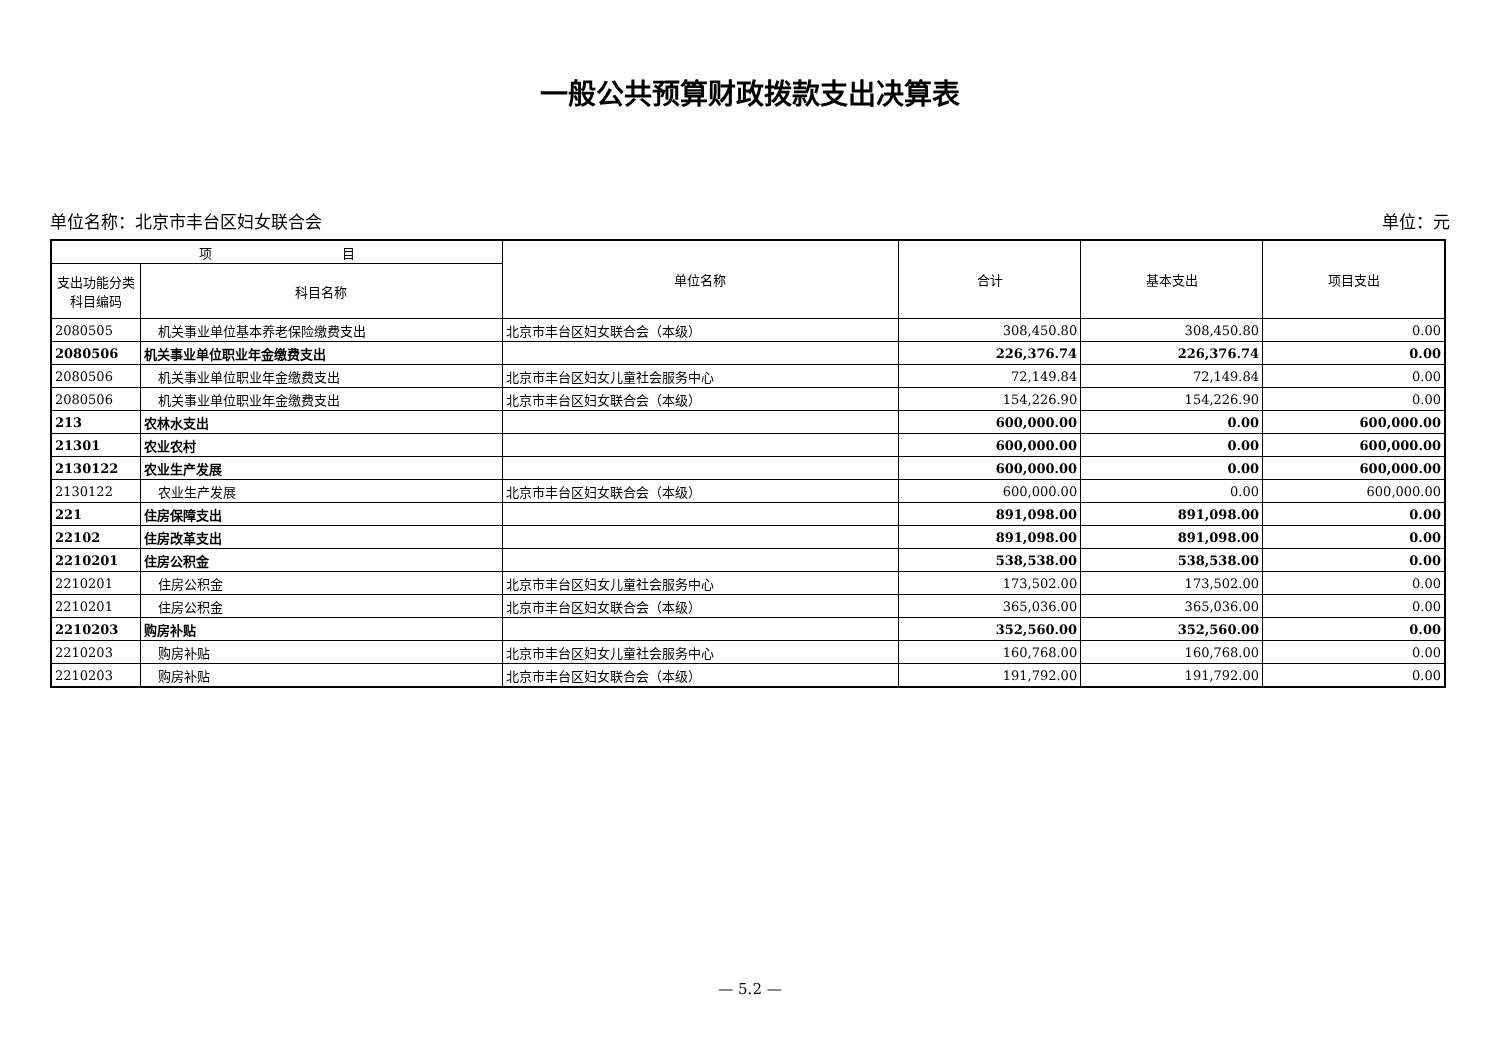一般公共预算财政拨款支出决算表
单位名称：北京市丰台区妇女联合会 单位：元
| 项 目 | | 单位名称 | 合计 | 基本支出 | 项目支出 |
| --- | --- | --- | --- | --- | --- |
| 支出功能分类 科目编码 | 科目名称 | | | | |
| 2080505 | 机关事业单位基本养老保险缴费支出 | 北京市丰台区妇女联合会（本级） | 308,450.80 | 308,450.80 | 0.00 |
| 2080506 | 机关事业单位职业年金缴费支出 | | 226,376.74 | 226,376.74 | 0.00 |
| 2080506 | 机关事业单位职业年金缴费支出 | 北京市丰台区妇女儿童社会服务中心 | 72,149.84 | 72,149.84 | 0.00 |
| 2080506 | 机关事业单位职业年金缴费支出 | 北京市丰台区妇女联合会（本级） | 154,226.90 | 154,226.90 | 0.00 |
| 213 | 农林水支出 | | 600,000.00 | 0.00 | 600,000.00 |
| 21301 | 农业农村 | | 600,000.00 | 0.00 | 600,000.00 |
| 2130122 | 农业生产发展 | | 600,000.00 | 0.00 | 600,000.00 |
| 2130122 | 农业生产发展 | 北京市丰台区妇女联合会（本级） | 600,000.00 | 0.00 | 600,000.00 |
| 221 | 住房保障支出 | | 891,098.00 | 891,098.00 | 0.00 |
| 22102 | 住房改革支出 | | 891,098.00 | 891,098.00 | 0.00 |
| 2210201 | 住房公积金 | | 538,538.00 | 538,538.00 | 0.00 |
| 2210201 | 住房公积金 | 北京市丰台区妇女儿童社会服务中心 | 173,502.00 | 173,502.00 | 0.00 |
| 2210201 | 住房公积金 | 北京市丰台区妇女联合会（本级） | 365,036.00 | 365,036.00 | 0.00 |
| 2210203 | 购房补贴 | | 352,560.00 | 352,560.00 | 0.00 |
| 2210203 | 购房补贴 | 北京市丰台区妇女儿童社会服务中心 | 160,768.00 | 160,768.00 | 0.00 |
| 2210203 | 购房补贴 | 北京市丰台区妇女联合会（本级） | 191,792.00 | 191,792.00 | 0.00 |
— 5.2 —